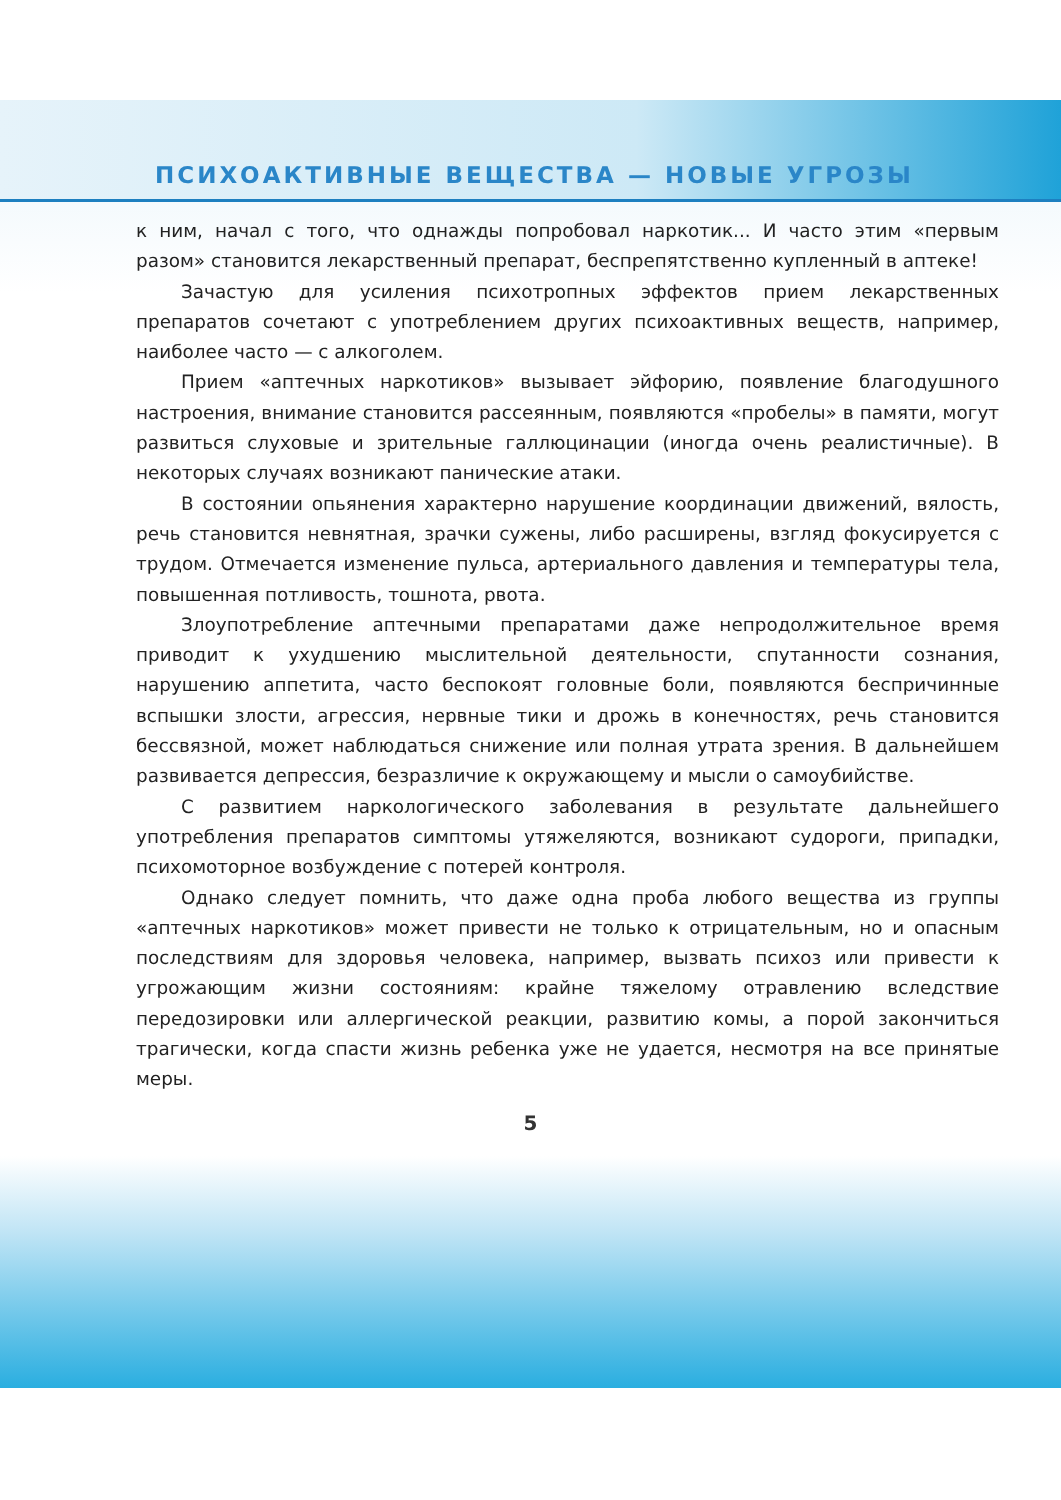ПСИХОАКТИВНЫЕ ВЕЩЕСТВА — НОВЫЕ УГРОЗЫ
к ним, начал с того, что однажды попробовал наркотик... И часто этим «первым разом» становится лекарственный препарат, беспрепятственно купленный в аптеке!
Зачастую для усиления психотропных эффектов прием лекарственных препаратов сочетают с употреблением других психоактивных веществ, например, наиболее часто — с алкоголем.
Прием «аптечных наркотиков» вызывает эйфорию, появление благодушного настроения, внимание становится рассеянным, появляются «пробелы» в памяти, могут развиться слуховые и зрительные галлюцинации (иногда очень реалистичные). В некоторых случаях возникают панические атаки.
В состоянии опьянения характерно нарушение координации движений, вялость, речь становится невнятная, зрачки сужены, либо расширены, взгляд фокусируется с трудом. Отмечается изменение пульса, артериального давления и температуры тела, повышенная потливость, тошнота, рвота.
Злоупотребление аптечными препаратами даже непродолжительное время приводит к ухудшению мыслительной деятельности, спутанности сознания, нарушению аппетита, часто беспокоят головные боли, появляются беспричинные вспышки злости, агрессия, нервные тики и дрожь в конечностях, речь становится бессвязной, может наблюдаться снижение или полная утрата зрения. В дальнейшем развивается депрессия, безразличие к окружающему и мысли о самоубийстве.
С развитием наркологического заболевания в результате дальнейшего употребления препаратов симптомы утяжеляются, возникают судороги, припадки, психомоторное возбуждение с потерей контроля.
Однако следует помнить, что даже одна проба любого вещества из группы «аптечных наркотиков» может привести не только к отрицательным, но и опасным последствиям для здоровья человека, например, вызвать психоз или привести к угрожающим жизни состояниям: крайне тяжелому отравлению вследствие передозировки или аллергической реакции, развитию комы, а порой закончиться трагически, когда спасти жизнь ребенка уже не удается, несмотря на все принятые меры.
5